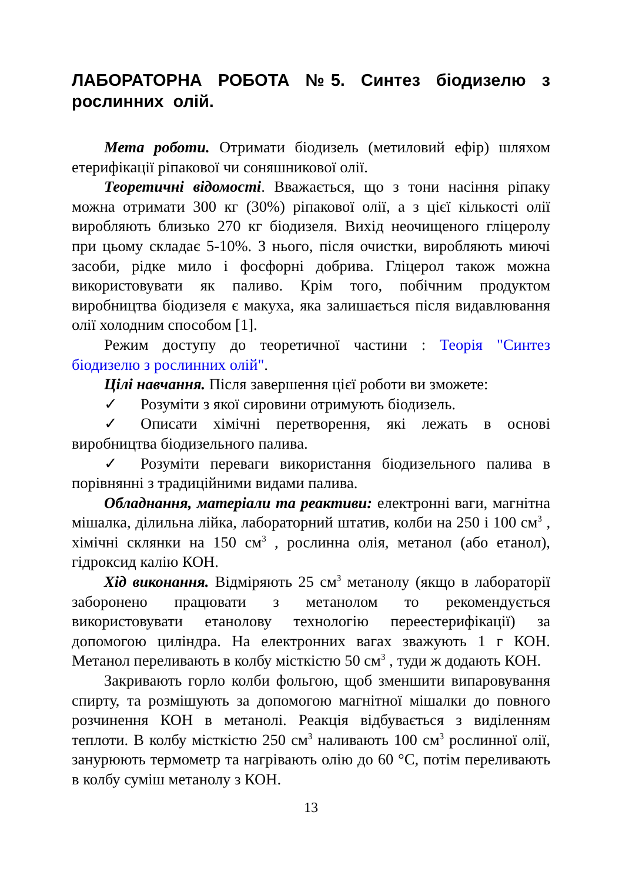ЛАБОРАТОРНА РОБОТА №5. Синтез біодизелю з рослинних олій.
Мета роботи. Отримати біодизель (метиловий ефір) шляхом етерифікації ріпакової чи соняшникової олії.
Теоретичні відомості. Вважається, що з тони насіння ріпаку можна отримати 300 кг (30%) ріпакової олії, а з цієї кількості олії виробляють близько 270 кг біодизеля. Вихід неочищеного гліцеролу при цьому складає 5-10%. З нього, після очистки, виробляють миючі засоби, рідке мило і фосфорні добрива. Гліцерол також можна використовувати як паливо. Крім того, побічним продуктом виробництва біодизеля є макуха, яка залишається після видавлювання олії холодним способом [1].
Режим доступу до теоретичної частини : Теорія "Синтез біодизелю з рослинних олій".
Цілі навчання. Після завершення цієї роботи ви зможете:
✓ Розуміти з якої сировини отримують біодизель.
✓ Описати хімічні перетворення, які лежать в основі виробництва біодизельного палива.
✓ Розуміти переваги використання біодизельного палива в порівнянні з традиційними видами палива.
Обладнання, матеріали та реактиви: електронні ваги, магнітна мішалка, ділильна лійка, лабораторний штатив, колби на 250 і 100 см<sup>3</sup> , хімічні склянки на 150 см<sup>3</sup> , рослинна олія, метанол (або етанол), гідроксид калію КОН.
Хід виконання. Відміряють 25 см<sup>3</sup> метанолу (якщо в лабораторії заборонено працювати з метанолом то рекомендується використовувати етанолову технологію переестерифікації) за допомогою циліндра. На електронних вагах зважують 1 г КОН. Метанол переливають в колбу місткістю 50 см<sup>3</sup> , туди ж додають КОН.
Закривають горло колби фольгою, щоб зменшити випаровування спирту, та розмішують за допомогою магнітної мішалки до повного розчинення КОН в метанолі. Реакція відбувається з виділенням теплоти. В колбу місткістю 250 см<sup>3</sup> наливають 100 см<sup>3</sup> рослинної олії, занурюють термометр та нагрівають олію до 60 °С, потім переливають в колбу суміш метанолу з КОН.
13